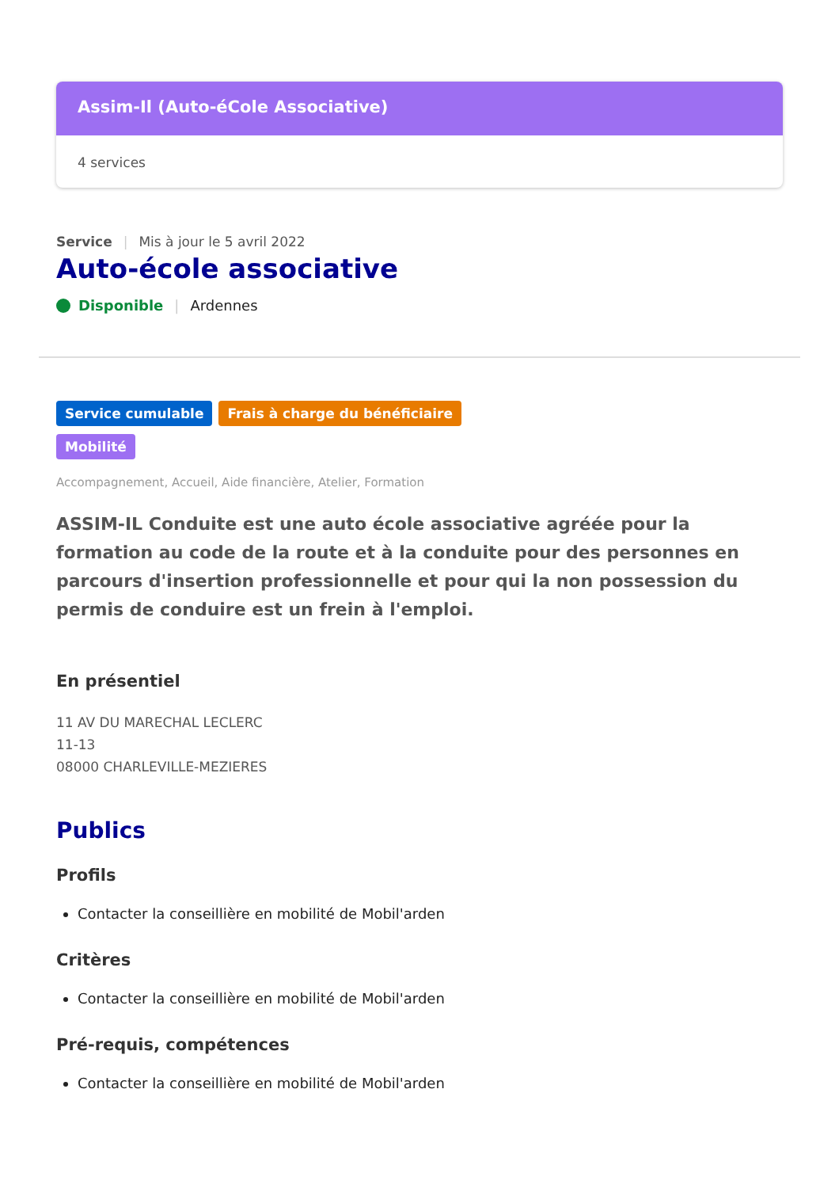Assim-Il (Auto-éCole Associative)
4 services
Service | Mis à jour le 5 avril 2022
Auto-école associative
Disponible | Ardennes
Service cumulable Frais à charge du bénéficiaire
Mobilité
Accompagnement, Accueil, Aide financière, Atelier, Formation
ASSIM-IL Conduite est une auto école associative agréée pour la formation au code de la route et à la conduite pour des personnes en parcours d'insertion professionnelle et pour qui la non possession du permis de conduire est un frein à l'emploi.
En présentiel
11 AV DU MARECHAL LECLERC
11-13
08000 CHARLEVILLE-MEZIERES
Publics
Profils
Contacter la conseillière en mobilité de Mobil'arden
Critères
Contacter la conseillière en mobilité de Mobil'arden
Pré-requis, compétences
Contacter la conseillière en mobilité de Mobil'arden